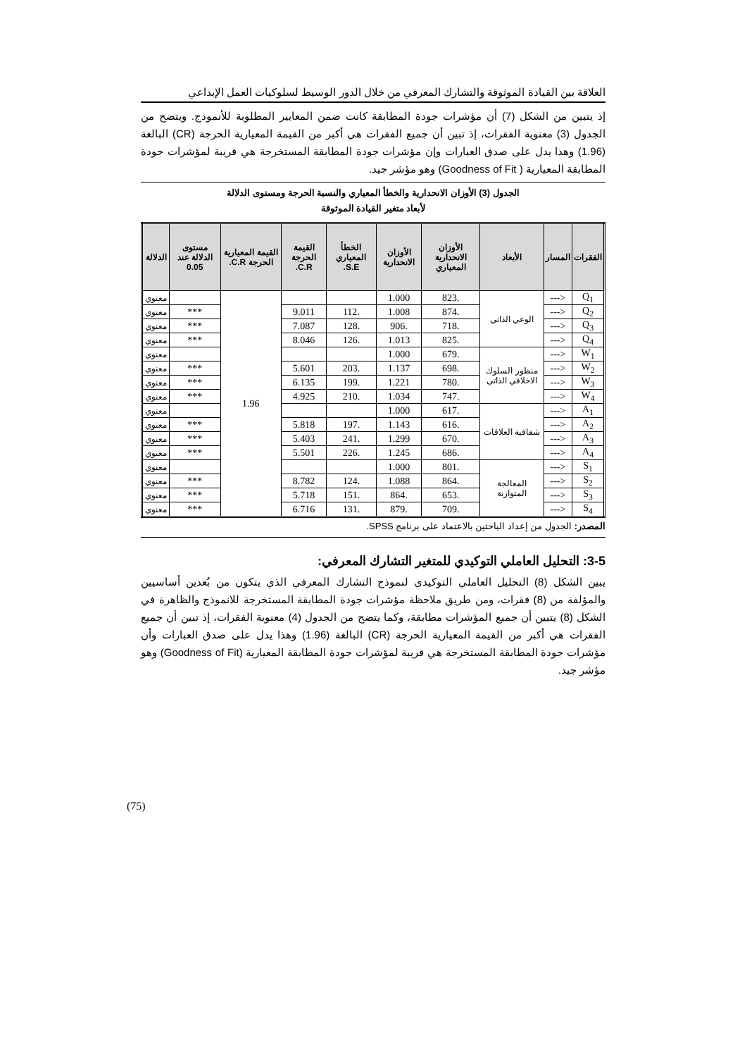العلاقة بين القيادة الموثوقة والتشارك المعرفي من خلال الدور الوسيط لسلوكيات العمل الإبداعي
إذ يتبين من الشكل (7) أن مؤشرات جودة المطابقة كانت ضمن المعايير المطلوبة للأنموذج. ويتضح من الجدول (3) معنوية الفقرات، إذ تبين أن جميع الفقرات هي أكبر من القيمة المعيارية الحرجة (CR) البالغة (1.96) وهذا يدل على صدق العبارات وإن مؤشرات جودة المطابقة المستخرجة هي قريبة لمؤشرات جودة المطابقة المعيارية ( Goodness of Fit) وهو مؤشر جيد.
الجدول (3) الأوزان الانحدارية والخطأ المعياري والنسبة الحرجة ومستوى الدلالة
لأبعاد متغير القيادة الموثوقة
| الفقرات | المسار | الأبعاد | الأوزان الانحدارية المعياري | الأوزان الانحدارية | الخطأ المعياري S.E. | القيمة الحرجة C.R. | القيمة المعيارية الحرجة C.R. | مستوى الدلالة عند 0.05 | الدلالة |
| --- | --- | --- | --- | --- | --- | --- | --- | --- | --- |
| Q<sub>1</sub> | <--- | الوعي الذاتي | .823 | 1.000 | | | 1.96 | | معنوي |
| Q<sub>2</sub> | <--- | | .874 | 1.008 | .112 | 9.011 | | *** | معنوي |
| Q<sub>3</sub> | <--- | | .718 | .906 | .128 | 7.087 | | *** | معنوي |
| Q<sub>4</sub> | <--- | | .825 | 1.013 | .126 | 8.046 | | *** | معنوي |
| W<sub>1</sub> | <--- | منظور السلوك الاخلاقي الذاتي | .679 | 1.000 | | | | | معنوي |
| W<sub>2</sub> | <--- | | .698 | 1.137 | .203 | 5.601 | | *** | معنوي |
| W<sub>3</sub> | <--- | | .780 | 1.221 | .199 | 6.135 | | *** | معنوي |
| W<sub>4</sub> | <--- | | .747 | 1.034 | .210 | 4.925 | | *** | معنوي |
| A<sub>1</sub> | <--- | شفافية العلاقات | .617 | 1.000 | | | | | معنوي |
| A<sub>2</sub> | <--- | | .616 | 1.143 | .197 | 5.818 | | *** | معنوي |
| A<sub>3</sub> | <--- | | .670 | 1.299 | .241 | 5.403 | | *** | معنوي |
| A<sub>4</sub> | <--- | | .686 | 1.245 | .226 | 5.501 | | *** | معنوي |
| S<sub>1</sub> | <--- | المعالجة المتوازنة | .801 | 1.000 | | | | | معنوي |
| S<sub>2</sub> | <--- | | .864 | 1.088 | .124 | 8.782 | | *** | معنوي |
| S<sub>3</sub> | <--- | | .653 | .864 | .151 | 5.718 | | *** | معنوي |
| S<sub>4</sub> | <--- | | .709 | .879 | .131 | 6.716 | | *** | معنوي |
المصدر: الجدول من إعداد الباحثين بالاعتماد على برنامج SPSS.
3-5: التحليل العاملي التوكيدي للمتغير التشارك المعرفي:
يبين الشكل (8) التحليل العاملي التوكيدي لنموذج التشارك المعرفي الذي يتكون من بُعدين أساسيين والمؤلفة من (8) فقرات، ومن طريق ملاحظة مؤشرات جودة المطابقة المستخرجة للانموذج والظاهرة في الشكل (8) يتبين أن جميع المؤشرات مطابقة، وكما يتضح من الجدول (4) معنوية الفقرات، إذ تبين أن جميع الفقرات هي أكبر من القيمة المعيارية الحرجة (CR) البالغة (1.96) وهذا يدل على صدق العبارات وأن مؤشرات جودة المطابقة المستخرجة هي قريبة لمؤشرات جودة المطابقة المعيارية (Goodness of Fit) وهو مؤشر جيد.
(75)